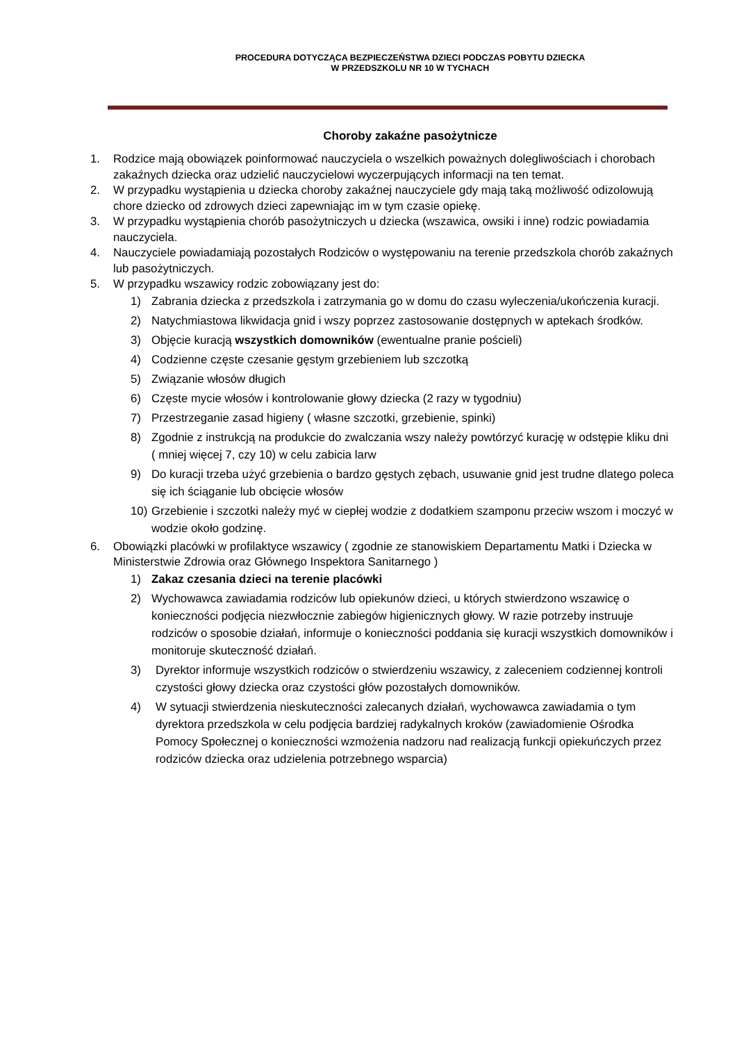PROCEDURA DOTYCZĄCA BEZPIECZEŃSTWA DZIECI PODCZAS POBYTU DZIECKA
W PRZEDSZKOLU NR 10 W TYCHACH
Choroby zakaźne pasożytnicze
1. Rodzice mają obowiązek poinformować nauczyciela o wszelkich poważnych dolegliwościach i chorobach zakaźnych dziecka oraz udzielić nauczycielowi wyczerpujących informacji na ten temat.
2. W przypadku wystąpienia u dziecka choroby zakaźnej nauczyciele gdy mają taką możliwość odizolowują chore dziecko od zdrowych dzieci zapewniając im w tym czasie opiekę.
3. W przypadku wystąpienia chorób pasożytniczych u dziecka (wszawica, owsiki i inne) rodzic powiadamia nauczyciela.
4. Nauczyciele powiadamiają pozostałych Rodziców o występowaniu na terenie przedszkola chorób zakaźnych lub pasożytniczych.
5. W przypadku wszawicy rodzic zobowiązany jest do:
1) Zabrania dziecka z przedszkola i zatrzymania go w domu do czasu wyleczenia/ukończenia kuracji.
2) Natychmiastowa likwidacja gnid i wszy poprzez zastosowanie dostępnych w aptekach środków.
3) Objęcie kuracją wszystkich domowników (ewentualne pranie pościeli)
4) Codzienne częste czesanie gęstym grzebieniem lub szczotką
5) Związanie włosów długich
6) Częste mycie włosów i kontrolowanie głowy dziecka (2 razy w tygodniu)
7) Przestrzeganie zasad higieny ( własne szczotki, grzebienie, spinki)
8) Zgodnie z instrukcją na produkcie do zwalczania wszy należy powtórzyć kurację w odstępie kliku dni ( mniej więcej 7, czy 10) w celu zabicia larw
9) Do kuracji trzeba użyć grzebienia o bardzo gęstych zębach, usuwanie gnid jest trudne dlatego poleca się ich ściąganie lub obcięcie włosów
10) Grzebienie i szczotki należy myć w ciepłej wodzie z dodatkiem szamponu przeciw wszom i moczyć w wodzie około godzinę.
6. Obowiązki placówki w profilaktyce wszawicy ( zgodnie ze stanowiskiem Departamentu Matki i Dziecka w Ministerstwie Zdrowia oraz Głównego Inspektora Sanitarnego )
1) Zakaz czesania dzieci na terenie placówki
2) Wychowawca zawiadamia rodziców lub opiekunów dzieci, u których stwierdzono wszawicę o konieczności podjęcia niezwłocznie zabiegów higienicznych głowy. W razie potrzeby instruuje rodziców o sposobie działań, informuje o konieczności poddania się kuracji wszystkich domowników i monitoruje skuteczność działań.
3) Dyrektor informuje wszystkich rodziców o stwierdzeniu wszawicy, z zaleceniem codziennej kontroli czystości głowy dziecka oraz czystości głów pozostałych domowników.
4) W sytuacji stwierdzenia nieskuteczności zalecanych działań, wychowawca zawiadamia o tym dyrektora przedszkola w celu podjęcia bardziej radykalnych kroków (zawiadomienie Ośrodka Pomocy Społecznej o konieczności wzmożenia nadzoru nad realizacją funkcji opiekuńczych przez rodziców dziecka oraz udzielenia potrzebnego wsparcia)